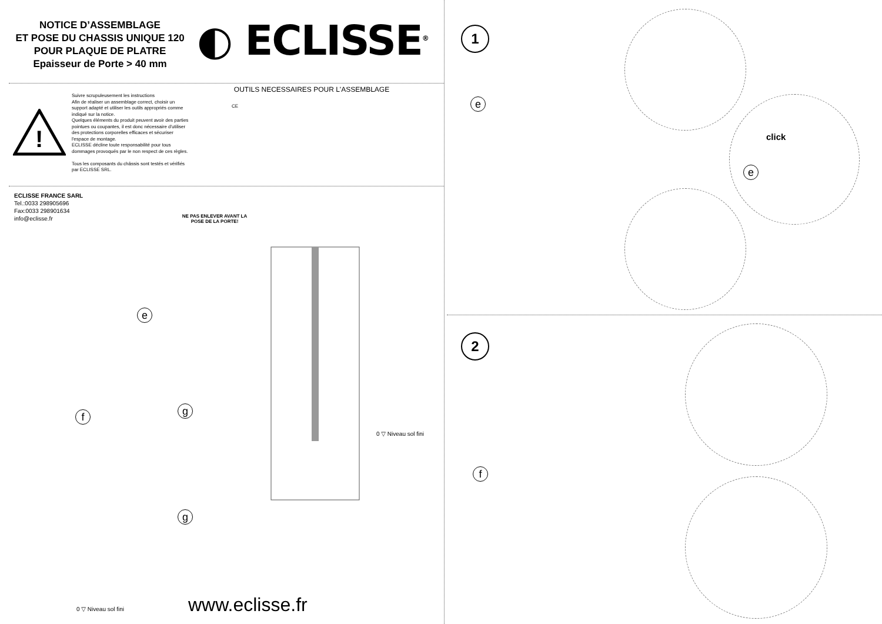NOTICE D’ASSEMBLAGE
ET POSE DU CHASSIS UNIQUE 120
POUR PLAQUE DE PLATRE
Epaisseur de Porte > 40 mm
◐ ECLISSE<sup>®</sup>
!
Suivre scrupuleusement les instructions
Afin de réaliser un assemblage correct, choisir un support adapté et utiliser les outils appropriés comme indiqué sur la notice.
Quelques éléments du produit peuvent avoir des parties pointues ou coupantes, il est donc nécessaire d'utiliser des protections corporelles efficaces et sécuriser l'espace de montage.
ECLISSE décline toute responsabilité pour tous dommages provoqués par le non respect de ces règles.
Tous les composants du châssis sont testés et vérifiés par ECLISSE SRL.
OUTILS NECESSAIRES POUR L'ASSEMBLAGE
CE
ECLISSE FRANCE SARL
Tel.:0033 298905696
Fax:0033 298901634
info@eclisse.fr
NE PAS ENLEVER AVANT LA POSE DE LA PORTE!
e
f g
g
0 ▽ Niveau sol fini
0 ▽ Niveau sol fini www.eclisse.fr
1
e
click
e
2
f